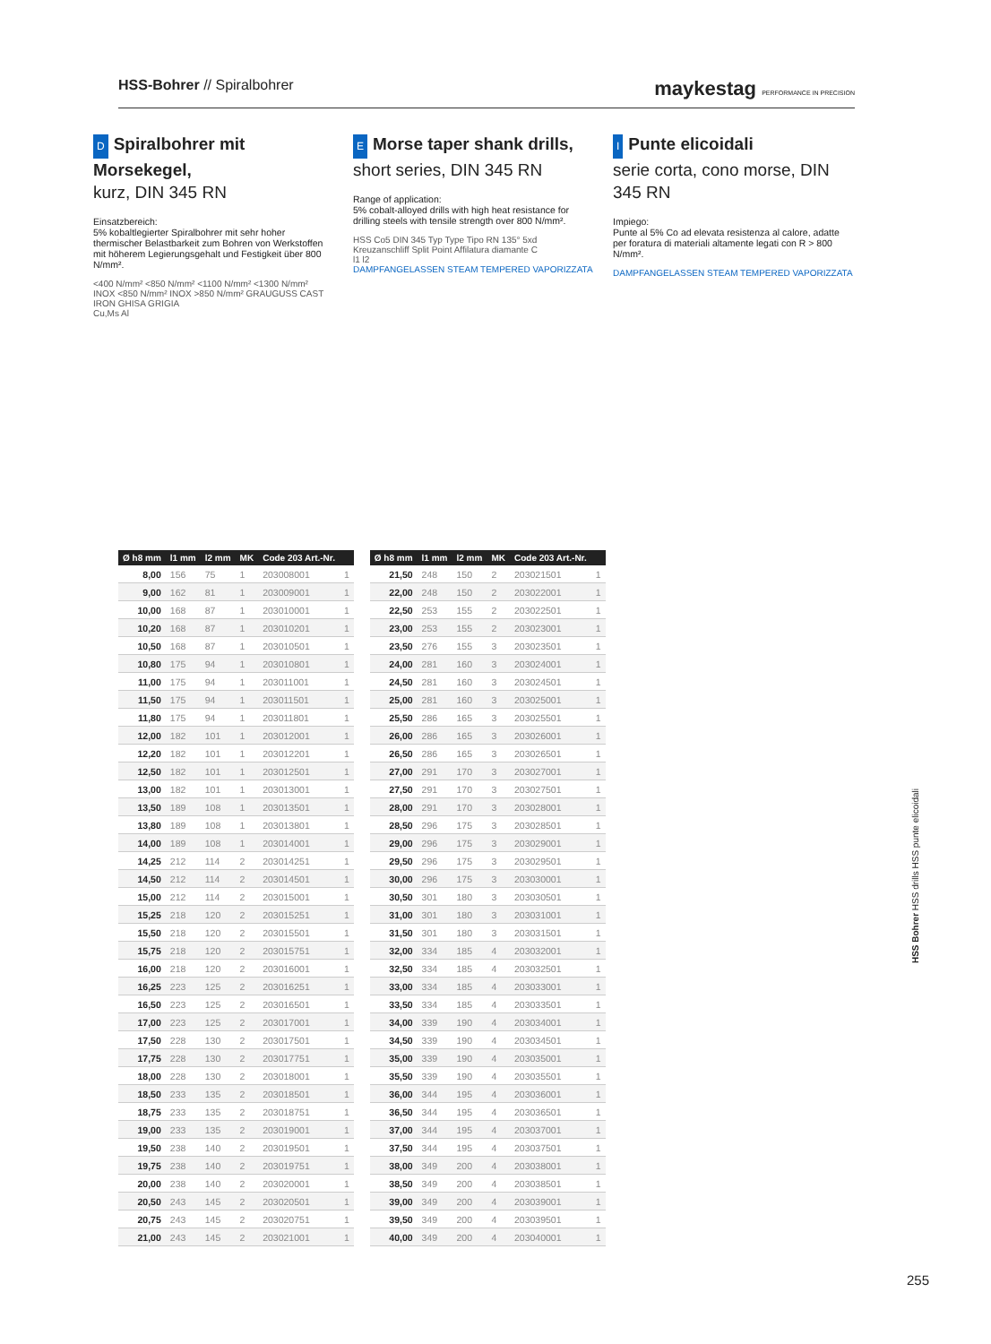HSS-Bohrer // Spiralbohrer maykestag PERFORMANCE IN PRECISION
D Spiralbohrer mit Morsekegel,
kurz, DIN 345 RN
Einsatzbereich:
5% kobaltlegierter Spiralbohrer mit sehr hoher thermischer Belastbarkeit zum Bohren von Werkstoffen mit höherem Legierungsgehalt und Festigkeit über 800 N/mm².
<400 N/mm² <850 N/mm² <1100 N/mm² <1300 N/mm²
INOX <850 N/mm² INOX >850 N/mm² GRAUGUSS CAST IRON GHISA GRIGIA
Cu,Ms Al
E Morse taper shank drills,
short series, DIN 345 RN
Range of application:
5% cobalt-alloyed drills with high heat resistance for drilling steels with tensile strength over 800 N/mm².
HSS Co5 DIN 345 Typ Type Tipo RN 135° 5xd Kreuzanschliff Split Point Affilatura diamante C
l1 l2
DAMPFANGELASSEN STEAM TEMPERED VAPORIZZATA
I Punte elicoidali
serie corta, cono morse, DIN 345 RN
Impiego:
Punte al 5% Co ad elevata resistenza al calore, adatte per foratura di materiali altamente legati con R > 800 N/mm².
DAMPFANGELASSEN STEAM TEMPERED VAPORIZZATA
| Ø h8 mm | l1 mm | l2 mm | MK | Code 203 Art.-Nr. | |
| --- | --- | --- | --- | --- | --- |
| 8,00 | 156 | 75 | 1 | 203008001 | 1 |
| 9,00 | 162 | 81 | 1 | 203009001 | 1 |
| 10,00 | 168 | 87 | 1 | 203010001 | 1 |
| 10,20 | 168 | 87 | 1 | 203010201 | 1 |
| 10,50 | 168 | 87 | 1 | 203010501 | 1 |
| 10,80 | 175 | 94 | 1 | 203010801 | 1 |
| 11,00 | 175 | 94 | 1 | 203011001 | 1 |
| 11,50 | 175 | 94 | 1 | 203011501 | 1 |
| 11,80 | 175 | 94 | 1 | 203011801 | 1 |
| 12,00 | 182 | 101 | 1 | 203012001 | 1 |
| 12,20 | 182 | 101 | 1 | 203012201 | 1 |
| 12,50 | 182 | 101 | 1 | 203012501 | 1 |
| 13,00 | 182 | 101 | 1 | 203013001 | 1 |
| 13,50 | 189 | 108 | 1 | 203013501 | 1 |
| 13,80 | 189 | 108 | 1 | 203013801 | 1 |
| 14,00 | 189 | 108 | 1 | 203014001 | 1 |
| 14,25 | 212 | 114 | 2 | 203014251 | 1 |
| 14,50 | 212 | 114 | 2 | 203014501 | 1 |
| 15,00 | 212 | 114 | 2 | 203015001 | 1 |
| 15,25 | 218 | 120 | 2 | 203015251 | 1 |
| 15,50 | 218 | 120 | 2 | 203015501 | 1 |
| 15,75 | 218 | 120 | 2 | 203015751 | 1 |
| 16,00 | 218 | 120 | 2 | 203016001 | 1 |
| 16,25 | 223 | 125 | 2 | 203016251 | 1 |
| 16,50 | 223 | 125 | 2 | 203016501 | 1 |
| 17,00 | 223 | 125 | 2 | 203017001 | 1 |
| 17,50 | 228 | 130 | 2 | 203017501 | 1 |
| 17,75 | 228 | 130 | 2 | 203017751 | 1 |
| 18,00 | 228 | 130 | 2 | 203018001 | 1 |
| 18,50 | 233 | 135 | 2 | 203018501 | 1 |
| 18,75 | 233 | 135 | 2 | 203018751 | 1 |
| 19,00 | 233 | 135 | 2 | 203019001 | 1 |
| 19,50 | 238 | 140 | 2 | 203019501 | 1 |
| 19,75 | 238 | 140 | 2 | 203019751 | 1 |
| 20,00 | 238 | 140 | 2 | 203020001 | 1 |
| 20,50 | 243 | 145 | 2 | 203020501 | 1 |
| 20,75 | 243 | 145 | 2 | 203020751 | 1 |
| 21,00 | 243 | 145 | 2 | 203021001 | 1 |
| Ø h8 mm | l1 mm | l2 mm | MK | Code 203 Art.-Nr. | |
| --- | --- | --- | --- | --- | --- |
| 21,50 | 248 | 150 | 2 | 203021501 | 1 |
| 22,00 | 248 | 150 | 2 | 203022001 | 1 |
| 22,50 | 253 | 155 | 2 | 203022501 | 1 |
| 23,00 | 253 | 155 | 2 | 203023001 | 1 |
| 23,50 | 276 | 155 | 3 | 203023501 | 1 |
| 24,00 | 281 | 160 | 3 | 203024001 | 1 |
| 24,50 | 281 | 160 | 3 | 203024501 | 1 |
| 25,00 | 281 | 160 | 3 | 203025001 | 1 |
| 25,50 | 286 | 165 | 3 | 203025501 | 1 |
| 26,00 | 286 | 165 | 3 | 203026001 | 1 |
| 26,50 | 286 | 165 | 3 | 203026501 | 1 |
| 27,00 | 291 | 170 | 3 | 203027001 | 1 |
| 27,50 | 291 | 170 | 3 | 203027501 | 1 |
| 28,00 | 291 | 170 | 3 | 203028001 | 1 |
| 28,50 | 296 | 175 | 3 | 203028501 | 1 |
| 29,00 | 296 | 175 | 3 | 203029001 | 1 |
| 29,50 | 296 | 175 | 3 | 203029501 | 1 |
| 30,00 | 296 | 175 | 3 | 203030001 | 1 |
| 30,50 | 301 | 180 | 3 | 203030501 | 1 |
| 31,00 | 301 | 180 | 3 | 203031001 | 1 |
| 31,50 | 301 | 180 | 3 | 203031501 | 1 |
| 32,00 | 334 | 185 | 4 | 203032001 | 1 |
| 32,50 | 334 | 185 | 4 | 203032501 | 1 |
| 33,00 | 334 | 185 | 4 | 203033001 | 1 |
| 33,50 | 334 | 185 | 4 | 203033501 | 1 |
| 34,00 | 339 | 190 | 4 | 203034001 | 1 |
| 34,50 | 339 | 190 | 4 | 203034501 | 1 |
| 35,00 | 339 | 190 | 4 | 203035001 | 1 |
| 35,50 | 339 | 190 | 4 | 203035501 | 1 |
| 36,00 | 344 | 195 | 4 | 203036001 | 1 |
| 36,50 | 344 | 195 | 4 | 203036501 | 1 |
| 37,00 | 344 | 195 | 4 | 203037001 | 1 |
| 37,50 | 344 | 195 | 4 | 203037501 | 1 |
| 38,00 | 349 | 200 | 4 | 203038001 | 1 |
| 38,50 | 349 | 200 | 4 | 203038501 | 1 |
| 39,00 | 349 | 200 | 4 | 203039001 | 1 |
| 39,50 | 349 | 200 | 4 | 203039501 | 1 |
| 40,00 | 349 | 200 | 4 | 203040001 | 1 |
HSS Bohrer HSS drills HSS punte elicoidali
255